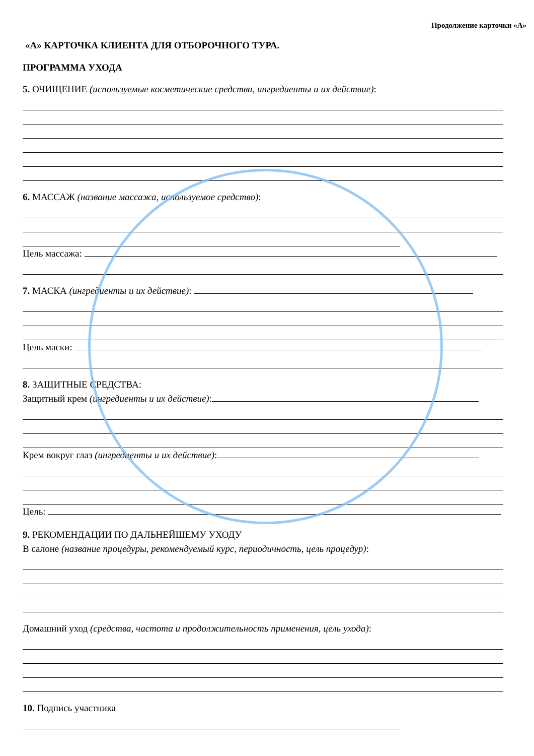Продолжение карточки «А»
«А» КАРТОЧКА КЛИЕНТА ДЛЯ ОТБОРОЧНОГО ТУРА.
ПРОГРАММА УХОДА
5. ОЧИЩЕНИЕ (используемые косметические средства, ингредиенты и их действие):
6. МАССАЖ (название массажа, используемое средство):
Цель массажа:
7. МАСКА (ингредиенты и их действие):
Цель маски:
8. ЗАЩИТНЫЕ СРЕДСТВА:
Защитный крем (ингредиенты и их действие):
Крем вокруг глаз (ингредиенты и их действие):
Цель:
9. РЕКОМЕНДАЦИИ ПО ДАЛЬНЕЙШЕМУ УХОДУ
В салоне (название процедуры, рекомендуемый курс, периодичность, цель процедур):
Домашний уход (средства, частота и продолжительность применения, цель ухода):
10. Подпись участника